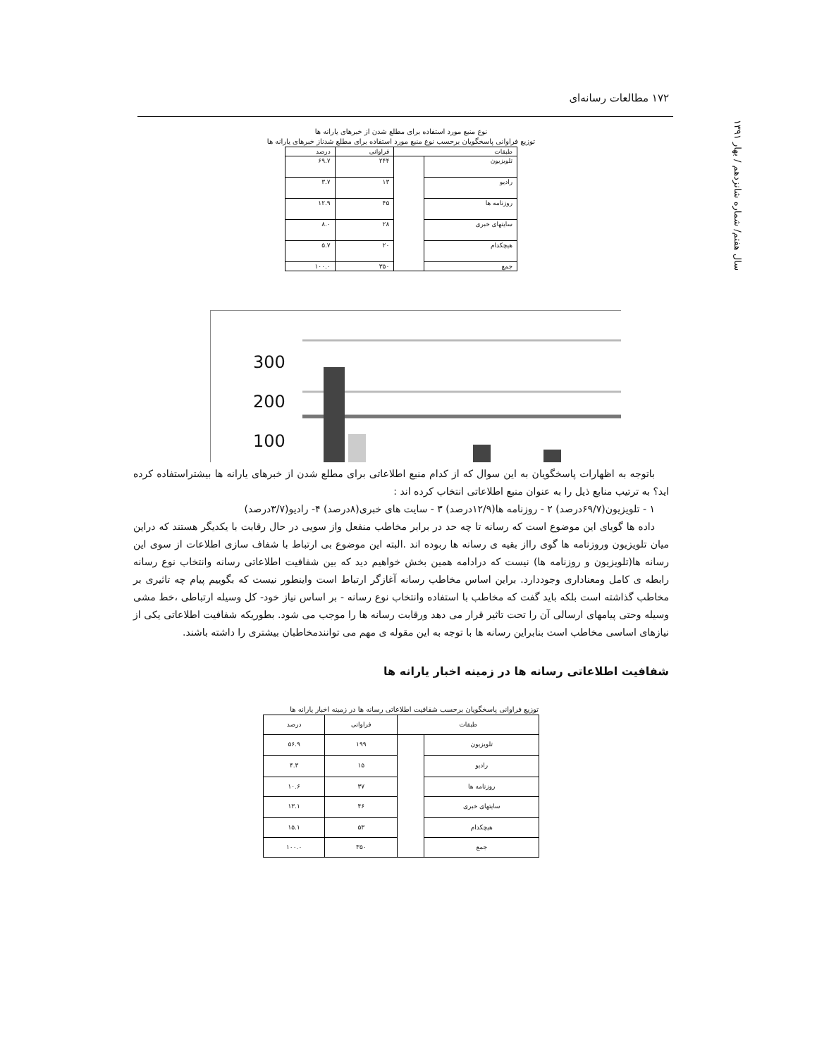۱۷۲ مطالعات رسانه‌ای
سال هفتم/ شماره شانزدهم / بهار ۱۳۹۱
نوع منبع مورد استفاده برای مطلع شدن از خبرهای یارانه ها
توزیع فراوانی پاسخگویان برحسب نوع منبع مورد استفاده برای مطلع شدناز خبرهای یارانه ها
| طبقات | | فراوانی | درصد |
| --- | --- | --- | --- |
| تلویزیون | | ۲۴۴ | ۶۹.۷ |
| رادیو | | ۱۳ | ۳.۷ |
| روزنامه ها | | ۴۵ | ۱۲.۹ |
| سایتهای خبری | | ۲۸ | ۸.۰ |
| هیچکدام | | ۲۰ | ۵.۷ |
| جمع | | ۳۵۰ | ۱۰۰.۰ |
300
200
100
باتوجه به اظهارات پاسخگویان به این سوال که از کدام منبع اطلاعاتی برای مطلع شدن از خبرهای یارانه ها بیشتراستفاده کرده اید؟ به ترتیب منابع ذیل را به عنوان منبع اطلاعاتی انتخاب کرده اند :
۱ - تلویزیون(۶۹/۷درصد) ۲ - روزنامه ها(۱۲/۹درصد) ۳ - سایت های خبری(۸درصد) ۴- رادیو(۳/۷درصد)
داده ها گویای این موضوع است که رسانه تا چه حد در برابر مخاطب منفعل واز سویی در حال رقابت با یکدیگر هستند که دراین میان تلویزیون وروزنامه ها گوی رااز بقیه ی رسانه ها ربوده اند .البته این موضوع بی ارتباط با شفاف سازی اطلاعات از سوی این رسانه ها(تلویزیون و روزنامه ها) نیست که درادامه همین بخش خواهیم دید که بین شفافیت اطلاعاتی رسانه وانتخاب نوع رسانه رابطه ی کامل ومعناداری وجوددارد. براین اساس مخاطب رسانه آغازگر ارتباط است واینطور نیست که بگوییم پیام چه تاثیری بر مخاطب گذاشته است بلکه باید گفت که مخاطب با استفاده وانتخاب نوع رسانه - بر اساس نیاز خود- کل وسیله ارتباطی ،خط مشی وسیله وحتی پیامهای ارسالی آن را تحت تاثیر قرار می دهد ورقابت رسانه ها را موجب می شود. بطوریکه شفافیت اطلاعاتی یکی از نیازهای اساسی مخاطب است بنابراین رسانه ها با توجه به این مقوله ی مهم می توانندمخاطبان بیشتری را داشته باشند.
شفافیت اطلاعاتی رسانه ها در زمینه اخبار یارانه ها
توزیع فراوانی پاسخگویان برحسب شفافیت اطلاعاتی رسانه ها در زمینه اخبار یارانه ها
| طبقات | | فراوانی | درصد |
| --- | --- | --- | --- |
| تلویزیون | | ۱۹۹ | ۵۶.۹ |
| رادیو | | ۱۵ | ۴.۳ |
| روزنامه ها | | ۳۷ | ۱۰.۶ |
| سایتهای خبری | | ۴۶ | ۱۳.۱ |
| هیچکدام | | ۵۳ | ۱۵.۱ |
| جمع | | ۳۵۰ | ۱۰۰.۰ |